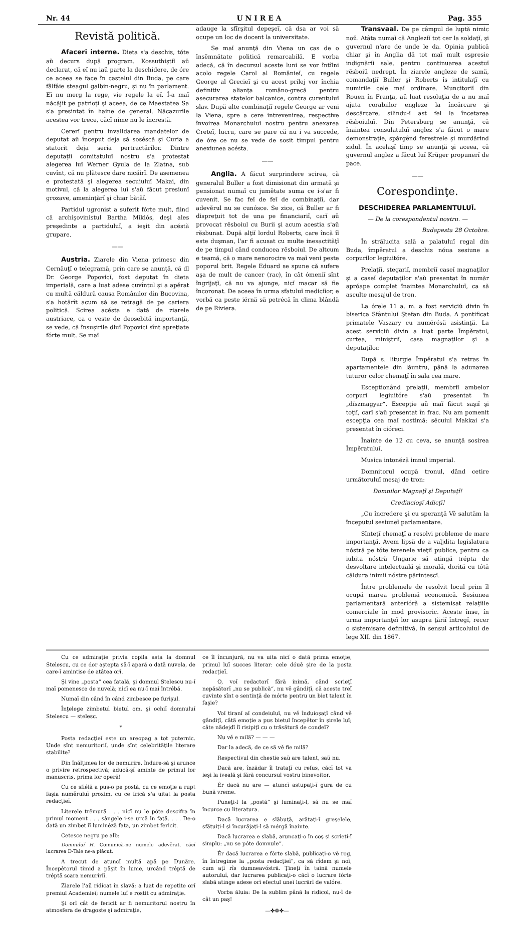Nr. 44 U N I R E A Pag. 355
Revistă politică.
Afaceri interne. Dieta s'a deschis, tóte aŭ decurs după program. Kossuthiştiĭ aŭ declarat, că eĭ nu iaŭ parte la deschidere, de óre ce aceea se face în castelul din Buda, pe care fâlfâie steagul galbin-negru, şi nu în parlament. Eĭ nu merg la rege, vie regele la eĭ. Î-a maĭ năcăjit pe patrioţĭ şi aceea, de ce Maestatea Sa s'a presintat în haine de general. Năcazurile acestea vor trece, căcĭ nime nu le încrestă.
Cererĭ pentru invalidarea mandatelor de deputat aŭ început deja să soséscă şi Curia a statorit deja seria pertractărilor. Dintre deputaţiĭ comitatuluĭ nostru s'a protestat alegerea luĭ Werner Gyula de la Zlatna, sub cuvînt, că nu plătesce dare nicăirĭ. De asemenea e protestată şi alegerea secuiuluĭ Makai, din motivul, că la alegerea luĭ s'aŭ făcut presiunĭ grozave, ameninţărĭ şi chiar bătăĭ.
Partidul ugronist a suferit fórte mult, fiind că archişovinistul Bartha Miklós, deşi ales preşedinte a partiduluĭ, a ieşit din acéstă grupare.
——
Austria. Ziarele din Viena primesc din Cernăuţĭ o telegramă, prin care se anunţă, că dl Dr. George Popovicĭ, fost deputat în dieta imperială, care a luat adese cuvîntul şi a apěrat cu multă căldură causa Românilor din Bucovina, s'a hotărît acum să se retragă de pe cariera politică. Scirea acésta e dată de ziarele austriace, ca o veste de deosebită importanţă, se vede, că însuşirile dluĭ Popovicĭ sînt apreţiate fórte mult. Se maĭ
adauge la sfîrşitul depeşeĭ, că dsa ar voi să ocupe un loc de docent la universitate.
Se maĭ anunţă din Viena un cas de o însĕmnătate politică remarcabilă. E vorba adecă, că în decursul aceste luni se vor întîlni acolo regele Carol al Românieĭ, cu regele George al Grecieĭ şi cu acest prilej vor închia definitiv alianţa româno-grecă pentru asecurarea statelor balcanice, contra curentuluĭ slav. După alte combinaţiĭ regele George ar veni la Viena, spre a cere intrevenirea, respective învoirea Monarchuluĭ nostru pentru anexarea Creteĭ, lucru, care se pare că nu i va succede, de óre ce nu se vede de sosit timpul pentru anexiunea acésta.
——
Anglia. A făcut surprindere scirea, că generalul Buller a fost dimisionat din armată şi pensionat numaĭ cu jumětate suma ce i-s'ar fi cuvenit. Se fac feĭ de feĭ de combinaţiĭ, dar adevěrul nu se cunósce. Se zice, că Buller ar fi dispreţuit tot de una pe financiariĭ, carĭ aŭ provocat rĕsboiul cu Burii şi acum acestia s'aŭ rĕsbunat. După alţiĭ lordul Roberts, care încă îĭ este duşman, l'ar fi acusat cu multe inesactităţĭ de pe timpul când conducea rĕsboiul. De altcum e teamă, că o mare nenorocire va maĭ veni peste poporul brit. Regele Eduard se spune că sufere aşa de mult de cancer (rac), în cât ómeniĭ sînt îngrijaţĭ, că nu va ajunge, nicĭ macar să fie încoronat. De aceea în urma sfatuluĭ mediciĭor, e vorbă ca peste iérnă să petrécă în clima blândă de pe Riviera.
Transvaal. De pe câmpul de luptă nimic noŭ. Atâta numaĭ că Angleziĭ tot cer la soldaţĭ, şi guvernul n'are de unde le da. Opinia publică chiar şi în Anglia dă tot maĭ mult espresie indignăriĭ sale, pentru continuarea acestuĭ rĕsboiŭ nedrept. În ziarele angleze de samă, comandaţiĭ Buller şi Roberts îs intitulaţĭ cu numirile cele maĭ ordinare. Muncitoriĭ din Rouen în Franţa, aŭ luat resoluţia de a nu maĭ ajuta corabiilor engleze la încărcare şi descărcare, silindu-ĭ ast fel la încetarea rĕsboiuluĭ. Din Petersburg se anunţă, că înaintea consulatuluĭ anglez s'a făcut o mare demonstraţie, spărgênd ferestrele şi murdărind zidul. În acelaşĭ timp se anunţă şi aceea, că guvernul anglez a făcut luĭ Krüger propunerĭ de pace.
——
Corespondinţe.
DESCHIDEREA PARLAMENTULUĬ.
— De la corespondentul nostru. —
Budapesta 28 Octobre.
În strălucita sală a palatuluĭ regal din Buda, împěratul a deschis nóua sesiune a corpurilor legiuitóre.
Prelaţiĭ, stegariĭ, membriĭ caseĭ magnaţilor şi a caseĭ deputaţilor s'aŭ presentat în număr apróape complet înaintea Monarchuluĭ, ca să asculte mesajul de tron.
La órele 11 a. m. a fost serviciŭ divin în biserica Sfântuluĭ Ştefan din Buda. A pontificat primatele Vaszary cu numěrósă asistinţă. La acest serviciŭ divin a luat parte Împěratul, curtea, miniştriĭ, casa magnaţilor şi a deputaţilor.
După s. liturgie Împěratul s'a retras în apartamentele din lăuntru, până la adunarea tuturor celor chemaţĭ în sala cea mare.
Esceptionând prelaţiĭ, membriĭ ambelor corpurĭ legiuitóre s'aŭ presentat în „díszmagyar“. Escepţie aŭ maĭ făcut saşiĭ şi toţiĭ, carĭ s'aŭ presentat în frac. Nu am pomenit escepţia cea maĭ nostimă: sĕcuiul Makkai s'a presentat în cióreci.
Înainte de 12 cu ceva, se anunţă sosirea Împěratuluĭ.
Musica intonéză imnul imperial.
Domnitorul ocupă tronul, dând cetire următoruluĭ mesaj de tron:
Domnilor Magnaţĭ şi Deputaţĭ!
Credincioşĭ Adicţĭ!
„Cu încredere şi cu speranţă Vě salutăm la începutul sesiuneĭ parlamentare.
Sînteţĭ chemaţĭ a resolvi probleme de mare importanţă. Avem lipsă de a valjdita legislatura nóstră pe tóte terenele vieţiĭ publice, pentru ca iubita nóstră Ungarie să atingă trépta de desvoltare intelectuală şi morală, dorită cu tótă căldura inimiĭ nóstre părintescĭ.
Între problemele de resolvit locul prim îl ocupă marea problemă economică. Sesiunea parlamentară anteriórǎ a sistemisat relaţiile comerciale în mod provisoric. Aceste înse, în urma importanţeĭ lor asupra ţăriĭ întregĭ, recer o sistemisare definitivă, în sensul articolulul de lege XII. din 1867.
Cu ce admiraţie privia copila asta la domnul Stelescu, cu ce dor aştepta să-ĭ apară o dată nuvela, de care-ĭ amintise de atâtea orĭ.
Şi vine „posta“ cea fatală, şi domnul Stelescu nu-ĭ maĭ pomenesce de nuvelă; nicĭ ea nu-ĭ maĭ întrébă.
Numaĭ din când în când zimbesce pe furişul.
Înţelege zimbetul bietul om, şi ochiĭ domnuluĭ Stelescu — stelesc.
*
Posta redacţieĭ este un areopag a tot puternic. Unde sînt nemuritoriĭ, unde sînt celebrităţile literare stabilite?
Din înălţimea lor de nemurire, îndure-să şi arunce o privire retrospectivă; aducă-şĭ aminte de primul lor manuscris, prima lor operă!
Cu ce sfiélă a pus-o pe postă, cu ce emoţie a rupt faşia numěruluĭ proxim, cu ce fricǎ s'a uitat la posta redacţieĭ.
Literele trěmură . . . nicĭ nu le póte descifra în primul moment . . . sângele i-se urcă în faţă. . . . De-o dată un zimbet îĭ luminéză faţa, un zimbet fericit.
Cetesce negru pe alb:
Domnuluĭ H. Comunică-ne numele adevěrat, căcĭ lucrarea D-Tale ne-a plăcut.
A trecut de atuncĭ multă apă pe Dunăre. Începětorul timid a păşit în lume, urcând tréptă de tréptă scara nemuririĭ.
Ziarele l'aŭ ridicat în slavă; a luat de repetite orĭ premiul Academieĭ; numele luĭ e rostit cu admiraţie.
Şi orĭ cât de fericit ar fi nemuritorul nostru în atmosfera de dragoste şi admiraţie,
ce îl încunjură, nu va uita nicĭ o dată prima emoţie, primul luĭ succes literar: cele dóuě şire de la posta redacţieĭ.
O, voĭ redactorĭ fără inimă, când scrieţĭ nepăsătorĭ „nu se publică“, nu vě gândiţĭ, că aceste treĭ cuvinte sînt o sentinţă de mórte pentru un biet talent în faşie?
Voĭ tiranĭ aĭ condeiuluĭ, nu vě înduioşaţĭ când vě gândiţĭ, câtă emoţie a pus bietul începětor în şirele luĭ; câte nădejdĭ îĭ risipiţĭ cu o trăsătură de condeĭ?
Nu vě e milă? — — —
Dar la adecă, de ce să vě fie milă?
Respectivul din chestie saŭ are talent, saŭ nu.
Dacă are, înzădar îl trataţĭ cu refus, căcĭ tot va ieşi la iveală şi fără concursul vostru binevoitor.
Ér dacă nu are — atuncĭ astupaţi-ĭ gura de cu bună vreme.
Puneţi-l la „postă“ şi luminaţi-l, să nu se maĭ încurce cu literatura.
Dacă lucrarea e slăbuţă, arătaţi-ĭ greşelele, sfătuiţi-l şi încurăjaţi-l să mérgă înainte.
Dacă lucrarea e slabă, aruncaţi-o în coş şi scrieţi-ĭ simplu: „nu se póte domnule“.
Ér dacă lucrarea e fórte slabă, publicaţi-o vě rog, în întregime la „posta redacţieĭ“, ca să rîdem şi noĭ, cum aţĭ rîs dumneavóstră. Ţineţĭ în taină numele autoruluĭ, dar lucrarea publicaţi-o căcĭ o lucrare fórte slabă atinge adese orĭ efectul uneĭ lucrărĭ de valóre.
Vorba ăluia: De la sublim până la ridicol, nu-ĭ de cât un paş!
—✤❁✤—